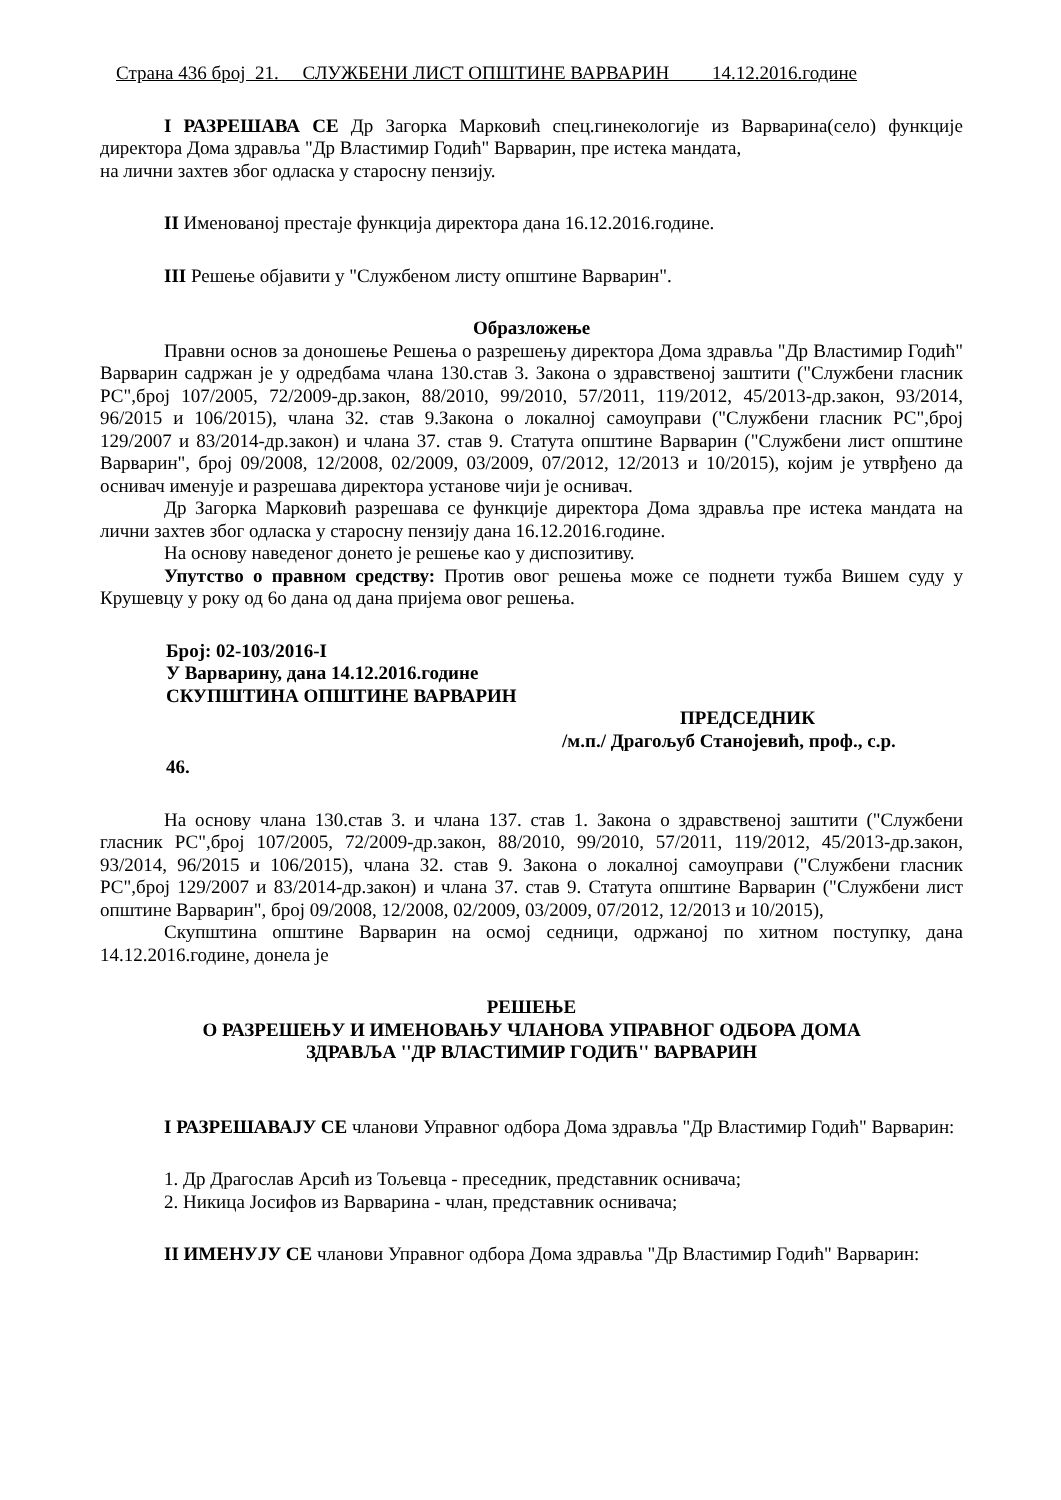Страна 436 број 21. СЛУЖБЕНИ ЛИСТ ОПШТИНЕ ВАРВАРИН 14.12.2016.године
I РАЗРЕШАВА СЕ Др Загорка Марковић спец.гинекологије из Варварина(село) функције директора Дома здравља "Др Властимир Годић" Варварин, пре истека мандата,
на лични захтев због одласка у старосну пензију.
II Именованој престаје функција директора дана 16.12.2016.године.
III Решење објавити у "Службеном листу општине Варварин".
Образложење
Правни основ за доношење Решења о разрешењу директора Дома здравља "Др Властимир Годић" Варварин садржан је у одредбама члана 130.став 3. Закона о здравственој заштити ("Службени гласник РС",број 107/2005, 72/2009-др.закон, 88/2010, 99/2010, 57/2011, 119/2012, 45/2013-др.закон, 93/2014, 96/2015 и 106/2015), члана 32. став 9.Закона о локалној самоуправи ("Службени гласник РС",број 129/2007 и 83/2014-др.закон) и члана 37. став 9. Статута општине Варварин ("Службени лист општине Варварин", број 09/2008, 12/2008, 02/2009, 03/2009, 07/2012, 12/2013 и 10/2015), којим је утврђено да оснивач именује и разрешава директора установе чији је оснивач.
Др Загорка Марковић разрешава се функције директора Дома здравља пре истека мандата на лични захтев због одласка у старосну пензију дана 16.12.2016.године.
На основу наведеног донето је решење као у диспозитиву.
Упутство о правном средству: Против овог решења може се поднети тужба Вишем суду у Крушевцу у року од 6о дана од дана пријема овог решења.
Број: 02-103/2016-I
У Варварину, дана 14.12.2016.године
СКУПШТИНА ОПШТИНЕ ВАРВАРИН
ПРЕДСЕДНИК
/м.п./ Драгољуб Станојевић, проф., с.р.
46.
На основу члана 130.став 3. и члана 137. став 1. Закона о здравственој заштити ("Службени гласник РС",број 107/2005, 72/2009-др.закон, 88/2010, 99/2010, 57/2011, 119/2012, 45/2013-др.закон, 93/2014, 96/2015 и 106/2015), члана 32. став 9. Закона о локалној самоуправи ("Службени гласник РС",број 129/2007 и 83/2014-др.закон) и члана 37. став 9. Статута општине Варварин ("Службени лист општине Варварин", број 09/2008, 12/2008, 02/2009, 03/2009, 07/2012, 12/2013 и 10/2015),
Скупштина општине Варварин на осмој седници, одржаној по хитном поступку, дана 14.12.2016.године, донела је
РЕШЕЊЕ
О РАЗРЕШЕЊУ И ИМЕНОВАЊУ ЧЛАНОВА УПРАВНОГ ОДБОРА ДОМА
ЗДРАВЉА ''ДР ВЛАСТИМИР ГОДИЋ'' ВАРВАРИН
I РАЗРЕШАВАЈУ СЕ чланови Управног одбора Дома здравља "Др Властимир Годић" Варварин:
1. Др Драгослав Арсић из Тољевца - преседник, представник оснивача;
2. Никица Јосифов из Варварина - члан, представник оснивача;
II ИМЕНУЈУ СЕ чланови Управног одбора Дома здравља "Др Властимир Годић" Варварин: